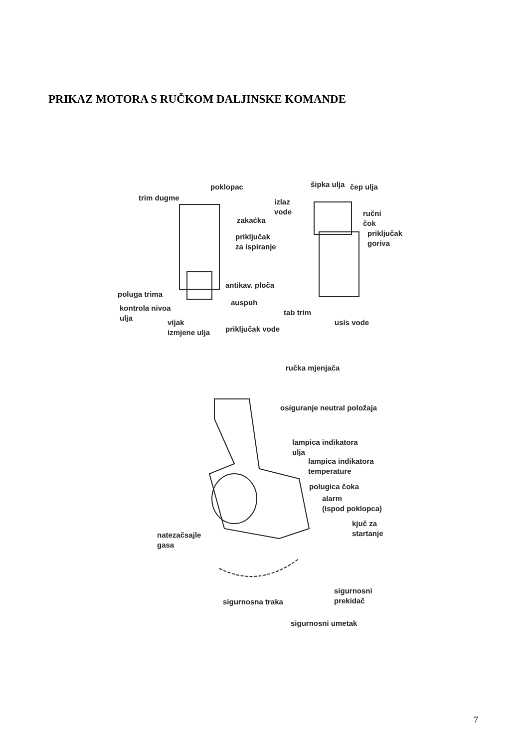PRIKAZ MOTORA S RUČKOM DALJINSKE KOMANDE
poklopac
trim dugme
zakaćka
priključak
za ispiranje
antikav. ploča
poluga trima
auspuh
kontrola nivoa
ulja
vijak
izmjene ulja
priključak vode
šipka ulja čep ulja
izlaz
vode
ručni
čok
priključak
goriva
tab trim
usis vode
ručka mjenjača
osiguranje neutral položaja
lampica indikatora
ulja
lampica indikatora
temperature
polugica čoka
alarm
(ispod poklopca)
kjuč za
startanje
natezačsajle
gasa
sigurnosni
prekidač
sigurnosna traka
sigurnosni umetak
7